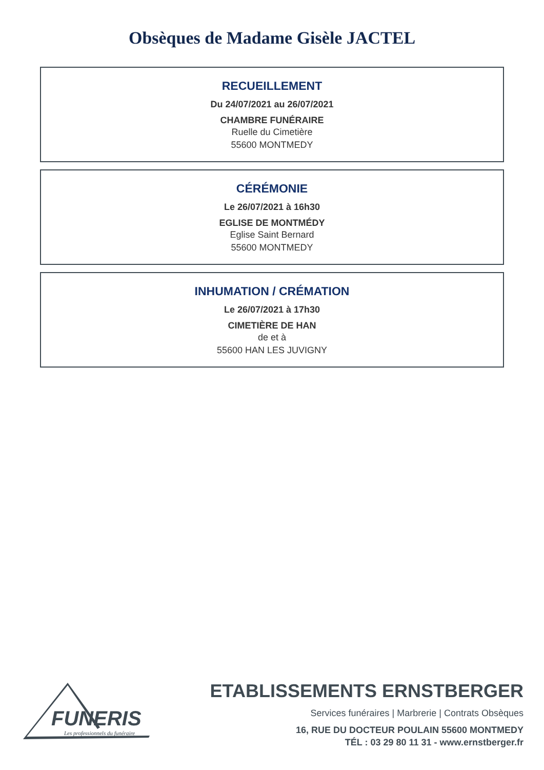Obsèques de Madame Gisèle JACTEL
RECUEILLEMENT
Du 24/07/2021 au 26/07/2021
CHAMBRE FUNÉRAIRE
Ruelle du Cimetière
55600 MONTMEDY
CÉRÉMONIE
Le 26/07/2021 à 16h30
EGLISE DE MONTMÉDY
Eglise Saint Bernard
55600 MONTMEDY
INHUMATION / CRÉMATION
Le 26/07/2021 à 17h30
CIMETIÈRE DE HAN
de et à
55600 HAN LES JUVIGNY
FUNERIS
Les professionnels du funéraire
ETABLISSEMENTS ERNSTBERGER
Services funéraires | Marbrerie | Contrats Obsèques
16, RUE DU DOCTEUR POULAIN 55600 MONTMEDY
TÉL : 03 29 80 11 31 - www.ernstberger.fr